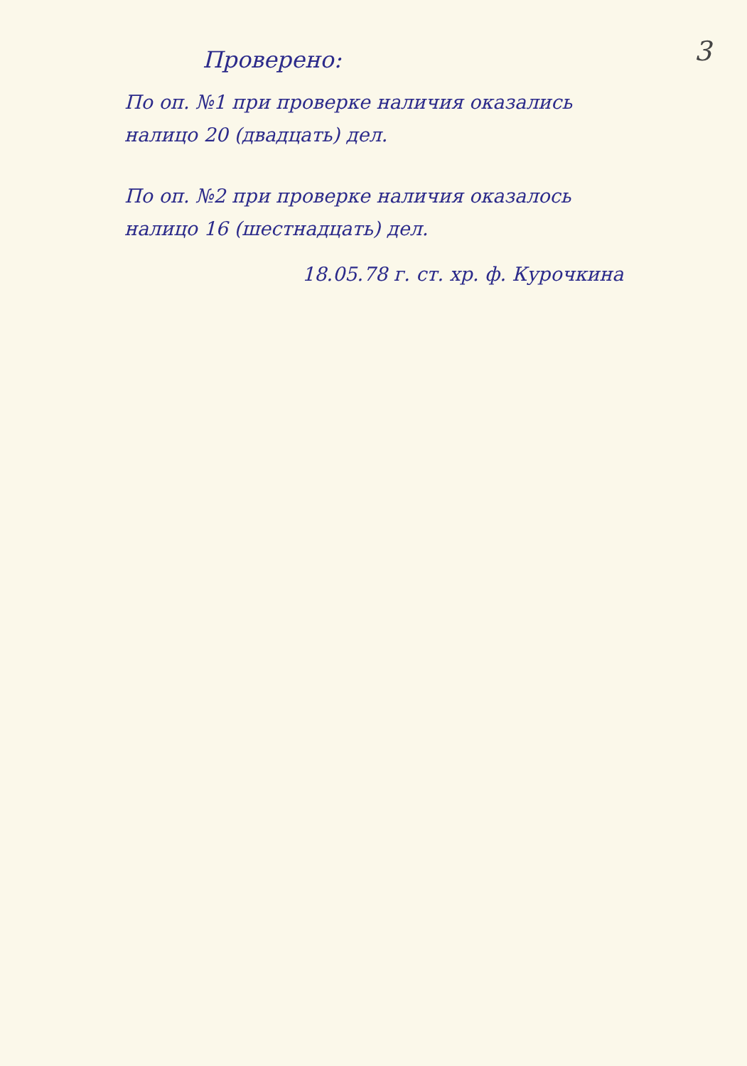Проверено:
3
По оп. №1 при проверке наличия оказались налицо 20 (двадцать) дел.
По оп. №2 при проверке наличия оказалось налицо 16 (шестнадцать) дел.
18.05.78 г. ст. хр. ф. Курочкина